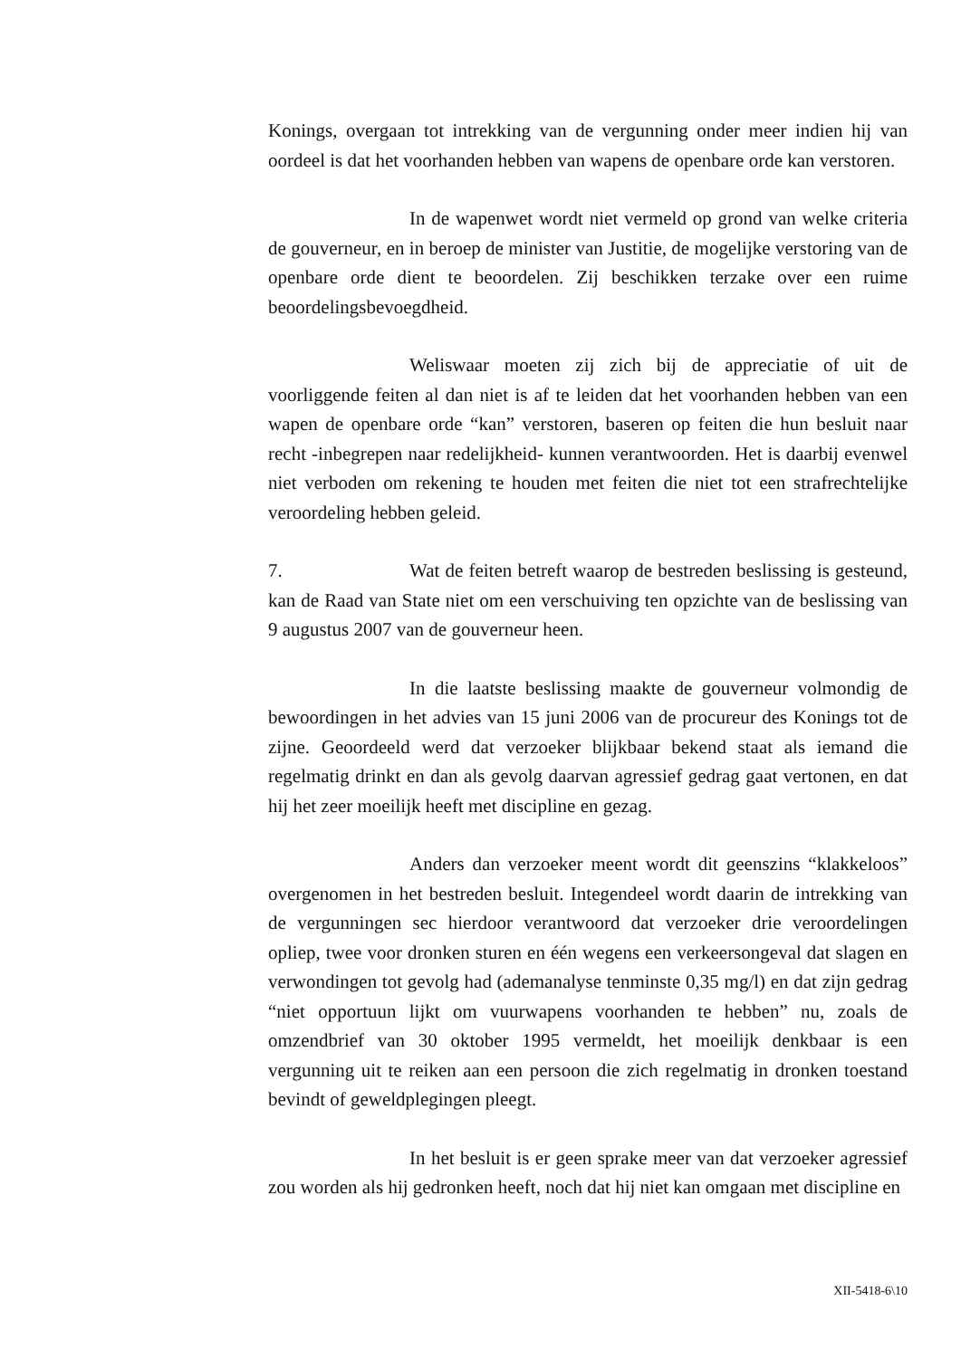Konings, overgaan tot intrekking van de vergunning onder meer indien hij van oordeel is dat het voorhanden hebben van wapens de openbare orde kan verstoren.
In de wapenwet wordt niet vermeld op grond van welke criteria de gouverneur, en in beroep de minister van Justitie, de mogelijke verstoring van de openbare orde dient te beoordelen. Zij beschikken terzake over een ruime beoordelingsbevoegdheid.
Weliswaar moeten zij zich bij de appreciatie of uit de voorliggende feiten al dan niet is af te leiden dat het voorhanden hebben van een wapen de openbare orde “kan” verstoren, baseren op feiten die hun besluit naar recht -inbegrepen naar redelijkheid- kunnen verantwoorden. Het is daarbij evenwel niet verboden om rekening te houden met feiten die niet tot een strafrechtelijke veroordeling hebben geleid.
7. Wat de feiten betreft waarop de bestreden beslissing is gesteund, kan de Raad van State niet om een verschuiving ten opzichte van de beslissing van 9 augustus 2007 van de gouverneur heen.
In die laatste beslissing maakte de gouverneur volmondig de bewoordingen in het advies van 15 juni 2006 van de procureur des Konings tot de zijne. Geoordeeld werd dat verzoeker blijkbaar bekend staat als iemand die regelmatig drinkt en dan als gevolg daarvan agressief gedrag gaat vertonen, en dat hij het zeer moeilijk heeft met discipline en gezag.
Anders dan verzoeker meent wordt dit geenszins “klakkeloos” overgenomen in het bestreden besluit. Integendeel wordt daarin de intrekking van de vergunningen sec hierdoor verantwoord dat verzoeker drie veroordelingen opliep, twee voor dronken sturen en één wegens een verkeersongeval dat slagen en verwondingen tot gevolg had (ademanalyse tenminste 0,35 mg/l) en dat zijn gedrag “niet opportuun lijkt om vuurwapens voorhanden te hebben” nu, zoals de omzendbrief van 30 oktober 1995 vermeldt, het moeilijk denkbaar is een vergunning uit te reiken aan een persoon die zich regelmatig in dronken toestand bevindt of geweldplegingen pleegt.
In het besluit is er geen sprake meer van dat verzoeker agressief zou worden als hij gedronken heeft, noch dat hij niet kan omgaan met discipline en
XII-5418-6\10